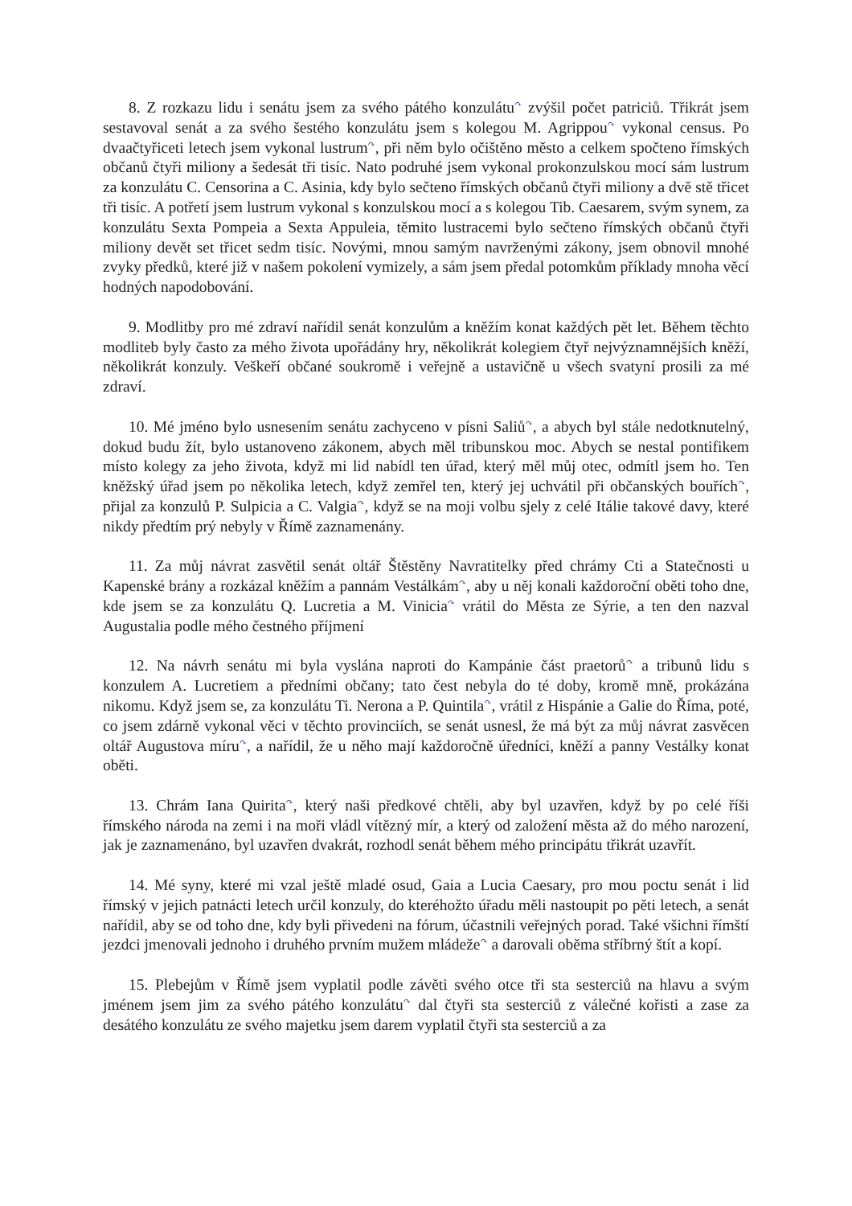8. Z rozkazu lidu i senátu jsem za svého pátého konzulátu<sup>↷</sup> zvýšil počet patriciů. Třikrát jsem sestavoval senát a za svého šestého konzulátu jsem s kolegou M. Agrippou<sup>↷</sup> vykonal census. Po dvaačtyřiceti letech jsem vykonal lustrum<sup>↷</sup>, při něm bylo očištěno město a celkem spočteno římských občanů čtyři miliony a šedesát tři tisíc. Nato podruhé jsem vykonal prokonzulskou mocí sám lustrum za konzulátu C. Censorina a C. Asinia, kdy bylo sečteno římských občanů čtyři miliony a dvě stě třicet tři tisíc. A potřetí jsem lustrum vykonal s konzulskou mocí a s kolegou Tib. Caesarem, svým synem, za konzulátu Sexta Pompeia a Sexta Appuleia, těmito lustracemi bylo sečteno římských občanů čtyři miliony devět set třicet sedm tisíc. Novými, mnou samým navrženými zákony, jsem obnovil mnohé zvyky předků, které již v našem pokolení vymizely, a sám jsem předal potomkům příklady mnoha věcí hodných napodobování.
9. Modlitby pro mé zdraví nařídil senát konzulům a kněžím konat každých pět let. Během těchto modliteb byly často za mého života upořádány hry, několikrát kolegiem čtyř nejvýznamnějších kněží, několikrát konzuly. Veškeří občané soukromě i veřejně a ustavičně u všech svatyní prosili za mé zdraví.
10. Mé jméno bylo usnesením senátu zachyceno v písni Saliů<sup>↷</sup>, a abych byl stále nedotknutelný, dokud budu žít, bylo ustanoveno zákonem, abych měl tribunskou moc. Abych se nestal pontifikem místo kolegy za jeho života, když mi lid nabídl ten úřad, který měl můj otec, odmítl jsem ho. Ten kněžský úřad jsem po několika letech, když zemřel ten, který jej uchvátil při občanských bouřích<sup>↷</sup>, přijal za konzulů P. Sulpicia a C. Valgia<sup>↷</sup>, když se na moji volbu sjely z celé Itálie takové davy, které nikdy předtím prý nebyly v Římě zaznamenány.
11. Za můj návrat zasvětil senát oltář Štěstěny Navratitelky před chrámy Cti a Statečnosti u Kapenské brány a rozkázal kněžím a pannám Vestálkám<sup>↷</sup>, aby u něj konali každoroční oběti toho dne, kde jsem se za konzulátu Q. Lucretia a M. Vinicia<sup>↷</sup> vrátil do Města ze Sýrie, a ten den nazval Augustalia podle mého čestného příjmení
12. Na návrh senátu mi byla vyslána naproti do Kampánie část praetorů<sup>↷</sup> a tribunů lidu s konzulem A. Lucretiem a předními občany; tato čest nebyla do té doby, kromě mně, prokázána nikomu. Když jsem se, za konzulátu Ti. Nerona a P. Quintila<sup>↷</sup>, vrátil z Hispánie a Galie do Říma, poté, co jsem zdárně vykonal věci v těchto provinciích, se senát usnesl, že má být za můj návrat zasvěcen oltář Augustova míru<sup>↷</sup>, a nařídil, že u něho mají každoročně úředníci, kněží a panny Vestálky konat oběti.
13. Chrám Iana Quirita<sup>↷</sup>, který naši předkové chtěli, aby byl uzavřen, když by po celé říši římského národa na zemi i na moři vládl vítězný mír, a který od založení města až do mého narození, jak je zaznamenáno, byl uzavřen dvakrát, rozhodl senát během mého principátu třikrát uzavřít.
14. Mé syny, které mi vzal ještě mladé osud, Gaia a Lucia Caesary, pro mou poctu senát i lid římský v jejich patnácti letech určil konzuly, do kteréhožto úřadu měli nastoupit po pěti letech, a senát nařídil, aby se od toho dne, kdy byli přivedeni na fórum, účastnili veřejných porad. Také všichni římští jezdci jmenovali jednoho i druhého prvním mužem mládeže<sup>↷</sup> a darovali oběma stříbrný štít a kopí.
15. Plebejům v Římě jsem vyplatil podle závěti svého otce tři sta sesterciů na hlavu a svým jménem jsem jim za svého pátého konzulátu<sup>↷</sup> dal čtyři sta sesterciů z válečné kořisti a zase za desátého konzulátu ze svého majetku jsem darem vyplatil čtyři sta sesterciů a za